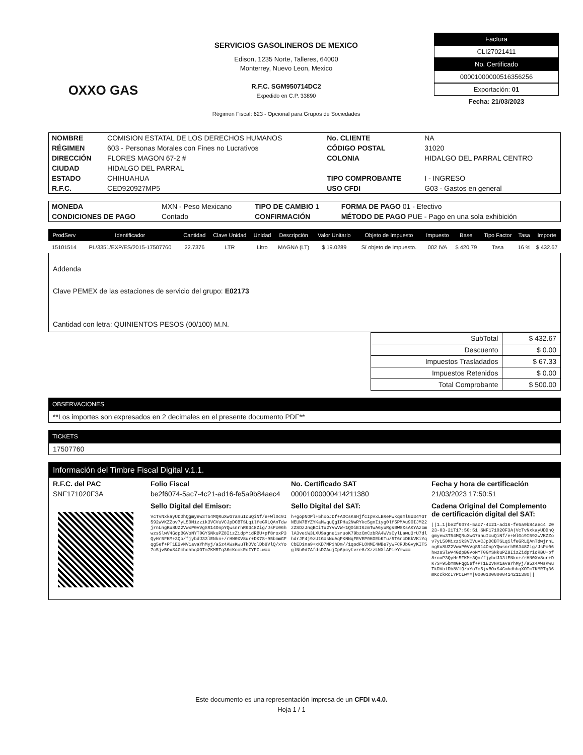OXXO GAS
SERVICIOS GASOLINEROS DE MEXICO
Edison, 1235 Norte, Talleres, 64000
Monterrey, Nuevo Leon, Mexico
R.F.C. SGM950714DC2
Expedido en C.P. 33890
Régimen Fiscal: 623 - Opcional para Grupos de Sociedades
Factura
CLI27021411
No. Certificado
00001000000516356256
Exportación: 01
Fecha: 21/03/2023
| NOMBRE | COMISION ESTATAL DE LOS DERECHOS HUMANOS | No. CLIENTE | NA |
| RÉGIMEN | 603 - Personas Morales con Fines no Lucrativos | CÓDIGO POSTAL | 31020 |
| DIRECCIÓN | FLORES MAGON 67-2 # | COLONIA | HIDALGO DEL PARRAL CENTRO |
| CIUDAD | HIDALGO DEL PARRAL | | |
| ESTADO | CHIHUAHUA | TIPO COMPROBANTE | I - INGRESO |
| R.F.C. | CED920927MP5 | USO CFDI | G03 - Gastos en general |
| MONEDA | MXN - Peso Mexicano | TIPO DE CAMBIO 1 | FORMA DE PAGO 01 - Efectivo |
| CONDICIONES DE PAGO | Contado | CONFIRMACIÓN | MÉTODO DE PAGO PUE - Pago en una sola exhibición |
| ProdServ | Identificador | Cantidad | Clave Unidad | Unidad | Descripción | Valor Unitario | Objeto de Impuesto | Impuesto | Base | Tipo Factor | Tasa | Importe |
| --- | --- | --- | --- | --- | --- | --- | --- | --- | --- | --- | --- | --- |
| 15101514 | PL/3351/EXP/ES/2015-17507760 | 22.7376 | LTR | Litro | MAGNA (LT) | $ 19.0289 | Sí objeto de impuesto. | 002 IVA | $ 420.79 | Tasa | 16 % | $ 432.67 |
Addenda
Clave PEMEX de las estaciones de servicio del grupo: E02173
Cantidad con letra: QUINIENTOS PESOS (00/100) M.N.
| SubTotal | $ 432.67 |
| Descuento | $ 0.00 |
| Impuestos Trasladados | $ 67.33 |
| Impuestos Retenidos | $ 0.00 |
| Total Comprobante | $ 500.00 |
OBSERVACIONES
**Los importes son expresados en 2 decimales en el presente documento PDF**
TICKETS
17507760
Información del Timbre Fiscal Digital v.1.1.
R.F.C. del PAC Folio Fiscal No. Certificado SAT Fecha y hora de certificación SNF171020F3A be2f6074-5ac7-4c21-ad16-fe5a9b84aec4 00001000000414211380 21/03/2023 17:50:51
Sello Digital del Emisor:
VcTvNxkayUDDhQgmyew3T54MQRuXwG7anuIcuQiNf/e+Wl0c9I592wVKZZov7yL50Mizzik3VCVuVCJpDCBTSLqilfeGRLQAnTdwjrnLngKu8UZ2VwxP0VVgSR14OnpYQwsnrhR6348Zig/JsPc06hwzsSlwV4GdpBGVoNYT0GYSNkuPZ8IizZidpYidRBU+pf8roxP3QyHr5FKM+3Qo/fjybdJ33lENkn+/rHN0XV8ur+DK7S+95bmmGFqg5ef+PT1E2vNV1avaYhMyj/a5z4AWsKwuTkDVolDb8VlQ/xYo7c5jvBOxS4GmhdhhqXOTm7KMRTq36mKcckRcIYPCLw==
Sello Digital del SAT:
h+gopNOPl+5hxoJDf+AOCsK6HjfcIpVxLBReFwkqsmlGo34YGTNEUW7BYZYKaMwquQgIPHa2NwRYkc5gnIiyg0lf5PMAu90IJM22zZSDzJnqBCiTu2YVwVW+1Q0iEI6zmTwA6yuRgsBWSXsAKYAzcmlA3veiW3LXUSagne1sruoK79bzCmCzbRA4WVsCylLawu3rU7dlhdrJF4j9zUtGUsNuAqPKNNqFEVEP0KOEbKTu/5T6rcDKkVKiYqCbEDina9+xKD7MPihDm//1qodFLONMI4WBe7yWFCRJbGvyKIT5glNb0d7AfdsDZAujCp6pcytvre8/XzzLNXlAPieYmw==
Cadena Original del Complemento de certificación digital del SAT:
||1.1|be2f6074-5ac7-4c21-ad16-fe5a9b84aec4|2023-03-21T17:50:51|SNF171020F3A|VcTvNxkayUDDhQgmyew3T54MQRuXwG7anuIcuQiNf/e+Wl0c9I592wVKZZov7yL50Mizzik3VCVuVCJpDCBTSLqilfeGRLQAnTdwjrnLngKu8UZ2VwxP0VVgSR14OnpYQwsnrhR6348Zig/JsPc06hwzsSlwV4GdpBGVoNYT0GYSNkuPZ8IizZidpYidRBU+pf8roxP3QyHr5FKM+3Qo/fjybdJ33lENkn+/rHN0XV8ur+DK7S+95bmmGFqg5ef+PT1E2vNV1avaYhMyj/a5z4AWsKwuTkDVolDb8VlQ/xYo7c5jvBOxS4GmhdhhqXOTm7KMRTq36mKcckRcIYPCLw==|00001000000414211380||
Este documento es una representación impresa de un CFDI v.4.0.
Hoja 1 / 1